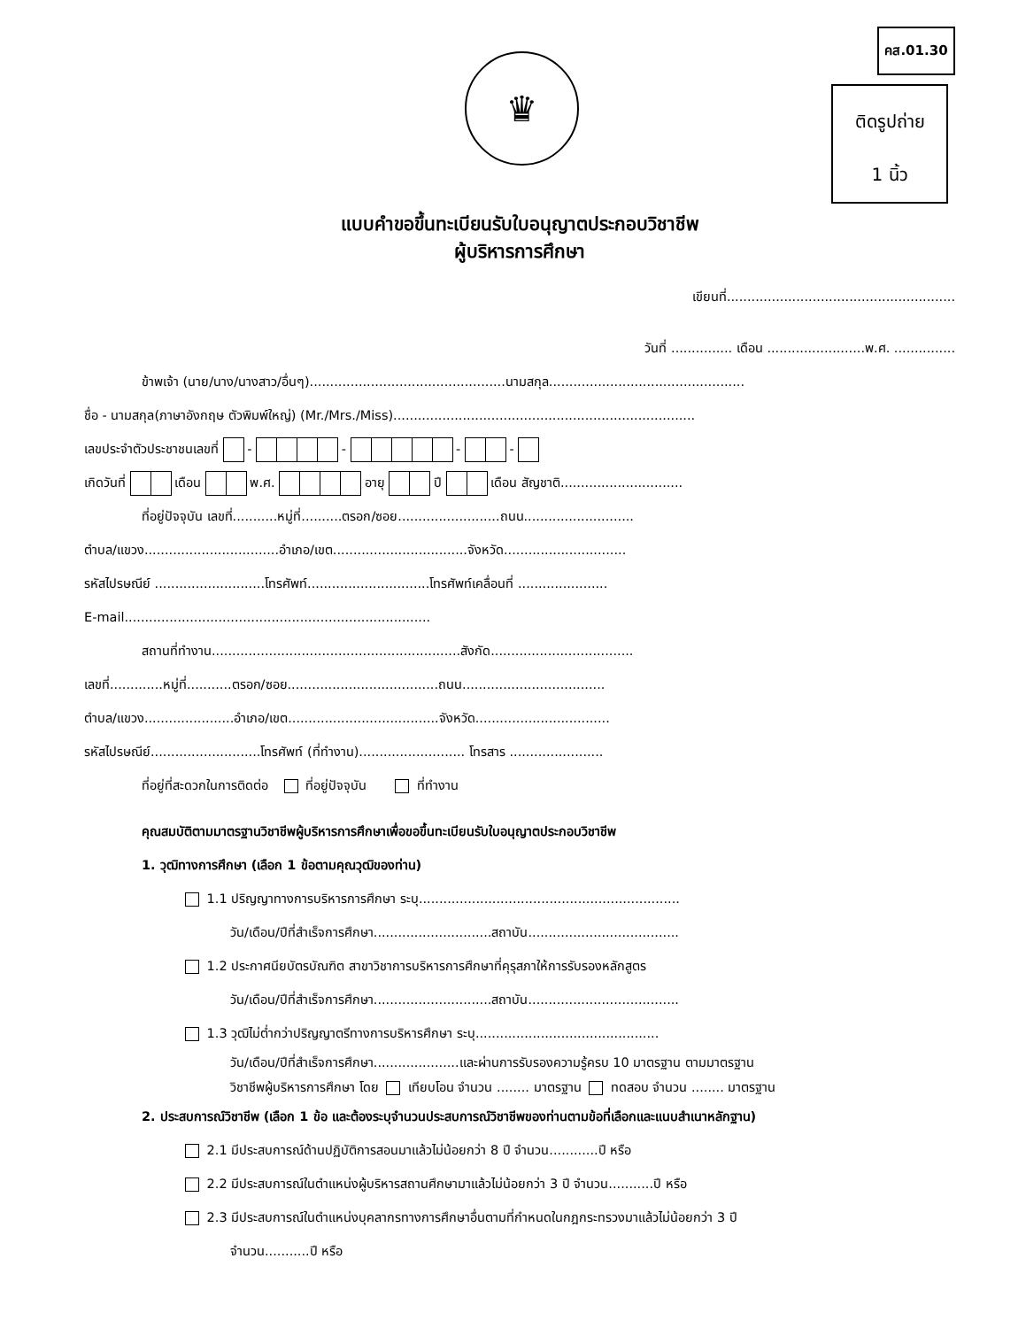♛
คส.01.30
ติดรูปถ่าย
1 นิ้ว
แบบคำขอขึ้นทะเบียนรับใบอนุญาตประกอบวิชาชีพ
ผู้บริหารการศึกษา
เขียนที่........................................................
วันที่ ............... เดือน ........................พ.ศ. ...............
ข้าพเจ้า (นาย/นาง/นางสาว/อื่นๆ)................................................นามสกุล................................................
ชื่อ - นามสกุล(ภาษาอังกฤษ ตัวพิมพ์ใหญ่) (Mr./Mrs./Miss)..........................................................................
เลขประจำตัวประชาชนเลขที่ - - - -
เกิดวันที่ เดือน พ.ศ. อายุ ปี เดือน สัญชาติ..............................
ที่อยู่ปัจจุบัน เลขที่...........หมู่ที่..........ตรอก/ซอย.........................ถนน...........................
ตำบล/แขวง.................................อำเภอ/เขต.................................จังหวัด..............................
รหัสไปรษณีย์ ...........................โทรศัพท์..............................โทรศัพท์เคลื่อนที่ ......................
E-mail...........................................................................
สถานที่ทำงาน.............................................................สังกัด...................................
เลขที่.............หมู่ที่...........ตรอก/ซอย.....................................ถนน...................................
ตำบล/แขวง......................อำเภอ/เขต.....................................จังหวัด.................................
รหัสไปรษณีย์...........................โทรศัพท์ (ที่ทำงาน).......................... โทรสาร .......................
ที่อยู่ที่สะดวกในการติดต่อ ที่อยู่ปัจจุบัน ที่ทำงาน
คุณสมบัติตามมาตรฐานวิชาชีพผู้บริหารการศึกษาเพื่อขอขึ้นทะเบียนรับใบอนุญาตประกอบวิชาชีพ
1. วุฒิทางการศึกษา (เลือก 1 ข้อตามคุณวุฒิของท่าน)
1.1 ปริญญาทางการบริหารการศึกษา ระบุ................................................................
วัน/เดือน/ปีที่สำเร็จการศึกษา.............................สถาบัน.....................................
1.2 ประกาศนียบัตรบัณฑิต สาขาวิชาการบริหารการศึกษาที่คุรุสภาให้การรับรองหลักสูตร
วัน/เดือน/ปีที่สำเร็จการศึกษา.............................สถาบัน.....................................
1.3 วุฒิไม่ต่ำกว่าปริญญาตรีทางการบริหารศึกษา ระบุ.............................................
วัน/เดือน/ปีที่สำเร็จการศึกษา.....................และผ่านการรับรองความรู้ครบ 10 มาตรฐาน ตามมาตรฐาน
วิชาชีพผู้บริหารการศึกษา โดย เทียบโอน จำนวน ........ มาตรฐาน ทดสอบ จำนวน ........ มาตรฐาน
2. ประสบการณ์วิชาชีพ (เลือก 1 ข้อ และต้องระบุจำนวนประสบการณ์วิชาชีพของท่านตามข้อที่เลือกและแนบสำเนาหลักฐาน)
2.1 มีประสบการณ์ด้านปฏิบัติการสอนมาแล้วไม่น้อยกว่า 8 ปี จำนวน............ปี หรือ
2.2 มีประสบการณ์ในตำแหน่งผู้บริหารสถานศึกษามาแล้วไม่น้อยกว่า 3 ปี จำนวน...........ปี หรือ
2.3 มีประสบการณ์ในตำแหน่งบุคลากรทางการศึกษาอื่นตามที่กำหนดในกฎกระทรวงมาแล้วไม่น้อยกว่า 3 ปี
จำนวน...........ปี หรือ